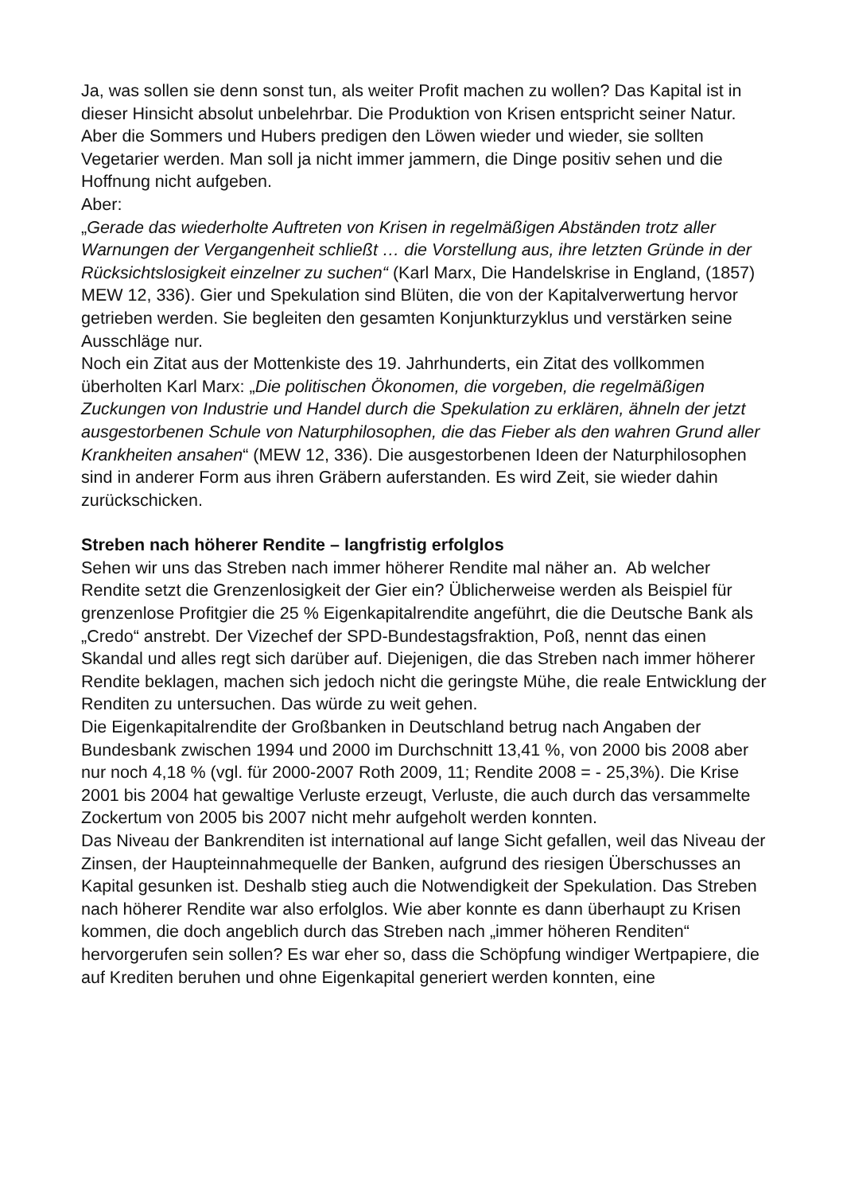Ja, was sollen sie denn sonst tun, als weiter Profit machen zu wollen? Das Kapital ist in dieser Hinsicht absolut unbelehrbar. Die Produktion von Krisen entspricht seiner Natur. Aber die Sommers und Hubers predigen den Löwen wieder und wieder, sie sollten Vegetarier werden. Man soll ja nicht immer jammern, die Dinge positiv sehen und die Hoffnung nicht aufgeben.
Aber:
„Gerade das wiederholte Auftreten von Krisen in regelmäßigen Abständen trotz aller Warnungen der Vergangenheit schließt … die Vorstellung aus, ihre letzten Gründe in der Rücksichtslosigkeit einzelner zu suchen“ (Karl Marx, Die Handelskrise in England, (1857) MEW 12, 336). Gier und Spekulation sind Blüten, die von der Kapitalverwertung hervor getrieben werden. Sie begleiten den gesamten Konjunkturzyklus und verstärken seine Ausschläge nur.
Noch ein Zitat aus der Mottenkiste des 19. Jahrhunderts, ein Zitat des vollkommen überholten Karl Marx: „Die politischen Ökonomen, die vorgeben, die regelmäßigen Zuckungen von Industrie und Handel durch die Spekulation zu erklären, ähneln der jetzt ausgestorbenen Schule von Naturphilosophen, die das Fieber als den wahren Grund aller Krankheiten ansahen“ (MEW 12, 336). Die ausgestorbenen Ideen der Naturphilosophen sind in anderer Form aus ihren Gräbern auferstanden. Es wird Zeit, sie wieder dahin zurückschicken.
Streben nach höherer Rendite – langfristig erfolglos
Sehen wir uns das Streben nach immer höherer Rendite mal näher an. Ab welcher Rendite setzt die Grenzenlosigkeit der Gier ein? Üblicherweise werden als Beispiel für grenzenlose Profitgier die 25 % Eigenkapitalrendite angeführt, die die Deutsche Bank als „Credo“ anstrebt. Der Vizechef der SPD-Bundestagsfraktion, Poß, nennt das einen Skandal und alles regt sich darüber auf. Diejenigen, die das Streben nach immer höherer Rendite beklagen, machen sich jedoch nicht die geringste Mühe, die reale Entwicklung der Renditen zu untersuchen. Das würde zu weit gehen.
Die Eigenkapitalrendite der Großbanken in Deutschland betrug nach Angaben der Bundesbank zwischen 1994 und 2000 im Durchschnitt 13,41 %, von 2000 bis 2008 aber nur noch 4,18 % (vgl. für 2000-2007 Roth 2009, 11; Rendite 2008 = - 25,3%). Die Krise 2001 bis 2004 hat gewaltige Verluste erzeugt, Verluste, die auch durch das versammelte Zockertum von 2005 bis 2007 nicht mehr aufgeholt werden konnten.
Das Niveau der Bankrenditen ist international auf lange Sicht gefallen, weil das Niveau der Zinsen, der Haupteinnahmequelle der Banken, aufgrund des riesigen Überschusses an Kapital gesunken ist. Deshalb stieg auch die Notwendigkeit der Spekulation. Das Streben nach höherer Rendite war also erfolglos. Wie aber konnte es dann überhaupt zu Krisen kommen, die doch angeblich durch das Streben nach „immer höheren Renditen“ hervorgerufen sein sollen? Es war eher so, dass die Schöpfung windiger Wertpapiere, die auf Krediten beruhen und ohne Eigenkapital generiert werden konnten, eine